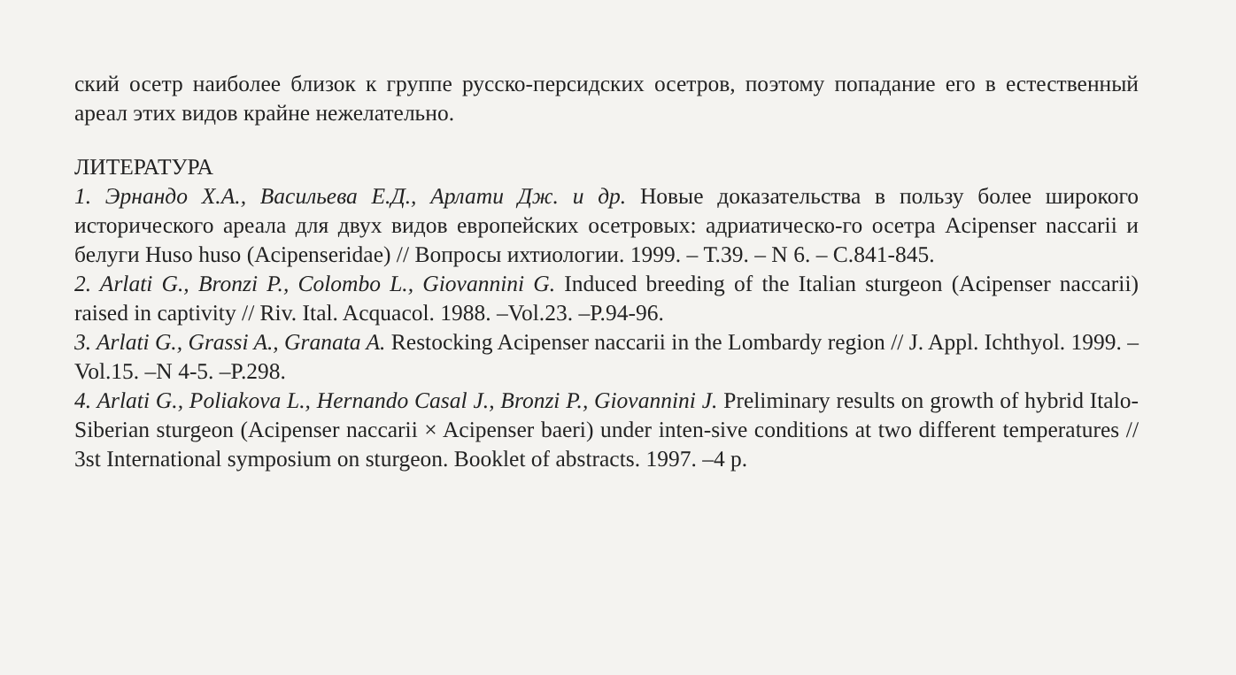ский осетр наиболее близок к группе русско-персидских осетров, поэтому попадание его в естественный ареал этих видов крайне нежелательно.
ЛИТЕРАТУРА
1. Эрнандо Х.А., Васильева Е.Д., Арлати Дж. и др. Новые доказательства в пользу более широкого исторического ареала для двух видов европейских осетровых: адриатическо-го осетра Acipenser naccarii и белуги Huso huso (Acipenseridae) // Вопросы ихтиологии. 1999. – Т.39. – N 6. – С.841-845.
2. Arlati G., Bronzi P., Colombo L., Giovannini G. Induced breeding of the Italian sturgeon (Acipenser naccarii) raised in captivity // Riv. Ital. Acquacol. 1988. –Vol.23. –P.94-96.
3. Arlati G., Grassi A., Granata A. Restocking Acipenser naccarii in the Lombardy region // J. Appl. Ichthyol. 1999. –Vol.15. –N 4-5. –P.298.
4. Arlati G., Poliakova L., Hernando Casal J., Bronzi P., Giovannini J. Preliminary results on growth of hybrid Italo-Siberian sturgeon (Acipenser naccarii × Acipenser baeri) under inten-sive conditions at two different temperatures // 3st International symposium on sturgeon. Booklet of abstracts. 1997. –4 p.